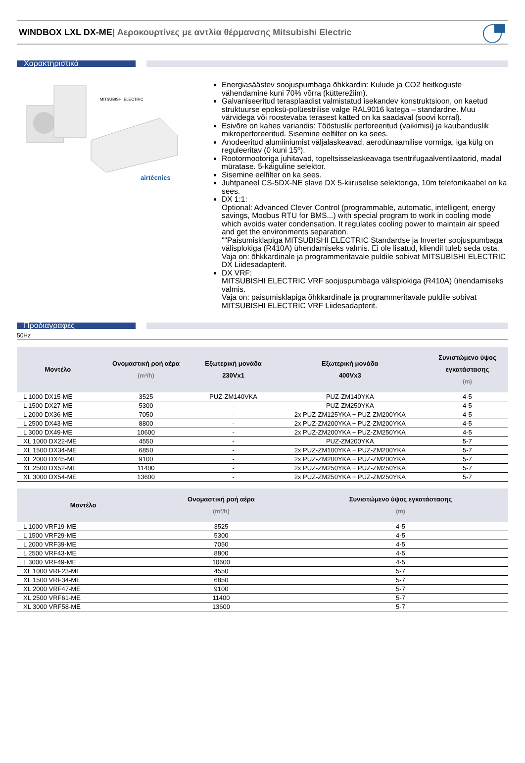WINDBOX LXL DX-ME| Αεροκουρτίνες με αντλία θέρμανσης Mitsubishi Electric
Χαρακτηριστικά
MITSUBISHI ELECTRIC
airtècnics
Energiasäästev soojuspumbaga õhkkardin: Kulude ja CO2 heitkoguste vähendamine kuni 70% võrra (kütterežiim).
Galvaniseeritud terasplaadist valmistatud isekandev konstruktsioon, on kaetud struktuurse epoksü-polüestrilise valge RAL9016 katega – standardne. Muu värvidega või roostevaba terasest katted on ka saadaval (soovi korral).
Esivõre on kahes variandis: Tööstuslik perforeeritud (vaikimisi) ja kaubanduslik mikroperforeeritud. Sisemine eelfilter on ka sees.
Anodeeritud alumiiniumist väljalaskeavad, aerodünaamilise vormiga, iga külg on reguleeritav (0 kuni 15º).
Rootormootoriga juhitavad, topeltsisselaskeavaga tsentrifugaalventilaatorid, madal müratase. 5-käiguline selektor.
Sisemine eelfilter on ka sees.
Juhtpaneel CS-5DX-NE slave DX 5-kiiruselise selektoriga, 10m telefonikaabel on ka sees.
DX 1:1:
Optional: Advanced Clever Control (programmable, automatic, intelligent, energy savings, Modbus RTU for BMS...) with special program to work in cooling mode which avoids water condensation. It regulates cooling power to maintain air speed and get the environments separation.
""Paisumisklapiga MITSUBISHI ELECTRIC Standardse ja Inverter soojuspumbaga välisplokiga (R410A) ühendamiseks valmis. Ei ole lisatud, kliendil tuleb seda osta.
Vaja on: õhkkardinale ja programmeritavale puldile sobivat MITSUBISHI ELECTRIC DX Liidesadapterit.
DX VRF:
MITSUBISHI ELECTRIC VRF soojuspumbaga välisplokiga (R410A) ühendamiseks valmis.
Vaja on: paisumisklapiga õhkkardinale ja programmeritavale puldile sobivat MITSUBISHI ELECTRIC VRF Liidesadapterit.
Προδιαγραφές
50Hz
| Μοντέλο | Ονομαστική ροή αέρα (m³/h) | Εξωτερική μονάδα 230Vx1 | Εξωτερική μονάδα 400Vx3 | Συνιστώμενο ύψος εγκατάστασης (m) |
| --- | --- | --- | --- | --- |
| L 1000 DX15-ME | 3525 | PUZ-ZM140VKA | PUZ-ZM140YKA | 4-5 |
| L 1500 DX27-ME | 5300 | - | PUZ-ZM250YKA | 4-5 |
| L 2000 DX36-ME | 7050 | - | 2x PUZ-ZM125YKA + PUZ-ZM200YKA | 4-5 |
| L 2500 DX43-ME | 8800 | - | 2x PUZ-ZM200YKA + PUZ-ZM200YKA | 4-5 |
| L 3000 DX49-ME | 10600 | - | 2x PUZ-ZM200YKA + PUZ-ZM250YKA | 4-5 |
| XL 1000 DX22-ME | 4550 | - | PUZ-ZM200YKA | 5-7 |
| XL 1500 DX34-ME | 6850 | - | 2x PUZ-ZM100YKA + PUZ-ZM200YKA | 5-7 |
| XL 2000 DX45-ME | 9100 | - | 2x PUZ-ZM200YKA + PUZ-ZM200YKA | 5-7 |
| XL 2500 DX52-ME | 11400 | - | 2x PUZ-ZM250YKA + PUZ-ZM250YKA | 5-7 |
| XL 3000 DX54-ME | 13600 | - | 2x PUZ-ZM250YKA + PUZ-ZM250YKA | 5-7 |
| Μοντέλο | Ονομαστική ροή αέρα (m³/h) | Συνιστώμενο ύψος εγκατάστασης (m) |
| --- | --- | --- |
| L 1000 VRF19-ME | 3525 | 4-5 |
| L 1500 VRF29-ME | 5300 | 4-5 |
| L 2000 VRF39-ME | 7050 | 4-5 |
| L 2500 VRF43-ME | 8800 | 4-5 |
| L 3000 VRF49-ME | 10600 | 4-5 |
| XL 1000 VRF23-ME | 4550 | 5-7 |
| XL 1500 VRF34-ME | 6850 | 5-7 |
| XL 2000 VRF47-ME | 9100 | 5-7 |
| XL 2500 VRF61-ME | 11400 | 5-7 |
| XL 3000 VRF58-ME | 13600 | 5-7 |